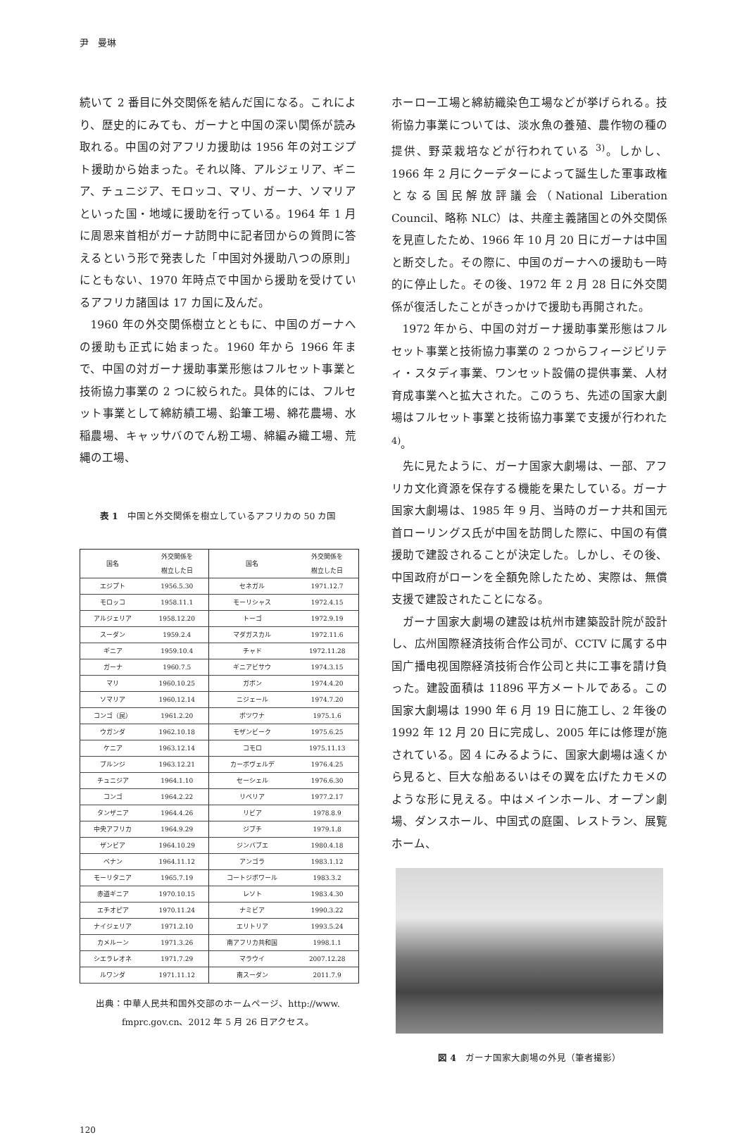尹　曼琳
続いて 2 番目に外交関係を結んだ国になる。これにより、歴史的にみても、ガーナと中国の深い関係が読み取れる。中国の対アフリカ援助は 1956 年の対エジプト援助から始まった。それ以降、アルジェリア、ギニア、チュニジア、モロッコ、マリ、ガーナ、ソマリアといった国・地域に援助を行っている。1964 年 1 月に周恩来首相がガーナ訪問中に記者団からの質問に答えるという形で発表した「中国対外援助八つの原則」にともない、1970 年時点で中国から援助を受けているアフリカ諸国は 17 カ国に及んだ。
1960 年の外交関係樹立とともに、中国のガーナへの援助も正式に始まった。1960 年から 1966 年まで、中国の対ガーナ援助事業形態はフルセット事業と技術協力事業の 2 つに絞られた。具体的には、フルセット事業として綿紡績工場、鉛筆工場、綿花農場、水稲農場、キャッサバのでん粉工場、綿編み織工場、荒縄の工場、
表 1　中国と外交関係を樹立しているアフリカの 50 カ国
| 国名 | 外交関係を 樹立した日 | 国名 | 外交関係を 樹立した日 |
| --- | --- | --- | --- |
| エジプト | 1956.5.30 | セネガル | 1971.12.7 |
| モロッコ | 1958.11.1 | モーリシャス | 1972.4.15 |
| アルジェリア | 1958.12.20 | トーゴ | 1972.9.19 |
| スーダン | 1959.2.4 | マダガスカル | 1972.11.6 |
| ギニア | 1959.10.4 | チャド | 1972.11.28 |
| ガーナ | 1960.7.5 | ギニアビサウ | 1974.3.15 |
| マリ | 1960.10.25 | ガボン | 1974.4.20 |
| ソマリア | 1960.12.14 | ニジェール | 1974.7.20 |
| コンゴ（民） | 1961.2.20 | ボツワナ | 1975.1.6 |
| ウガンダ | 1962.10.18 | モザンビーク | 1975.6.25 |
| ケニア | 1963.12.14 | コモロ | 1975.11.13 |
| ブルンジ | 1963.12.21 | カーボヴェルデ | 1976.4.25 |
| チュニジア | 1964.1.10 | セーシェル | 1976.6.30 |
| コンゴ | 1964.2.22 | リベリア | 1977.2.17 |
| タンザニア | 1964.4.26 | リビア | 1978.8.9 |
| 中央アフリカ | 1964.9.29 | ジブチ | 1979.1.8 |
| ザンビア | 1964.10.29 | ジンバブエ | 1980.4.18 |
| ベナン | 1964.11.12 | アンゴラ | 1983.1.12 |
| モーリタニア | 1965.7.19 | コートジボワール | 1983.3.2 |
| 赤道ギニア | 1970.10.15 | レソト | 1983.4.30 |
| エチオピア | 1970.11.24 | ナミビア | 1990.3.22 |
| ナイジェリア | 1971.2.10 | エリトリア | 1993.5.24 |
| カメルーン | 1971.3.26 | 南アフリカ共和国 | 1998.1.1 |
| シエラレオネ | 1971.7.29 | マラウイ | 2007.12.28 |
| ルワンダ | 1971.11.12 | 南スーダン | 2011.7.9 |
出典：中華人民共和国外交部のホームページ、http://www.
fmprc.gov.cn、2012 年 5 月 26 日アクセス。
ホーロー工場と綿紡織染色工場などが挙げられる。技術協力事業については、淡水魚の養殖、農作物の種の提供、野菜栽培などが行われている <sup>3)</sup>。しかし、1966 年 2 月にクーデターによって誕生した軍事政権となる国民解放評議会（National Liberation Council、略称 NLC）は、共産主義諸国との外交関係を見直したため、1966 年 10 月 20 日にガーナは中国と断交した。その際に、中国のガーナへの援助も一時的に停止した。その後、1972 年 2 月 28 日に外交関係が復活したことがきっかけで援助も再開された。
1972 年から、中国の対ガーナ援助事業形態はフルセット事業と技術協力事業の 2 つからフィージビリティ・スタディ事業、ワンセット設備の提供事業、人材育成事業へと拡大された。このうち、先述の国家大劇場はフルセット事業と技術協力事業で支援が行われた <sup>4)</sup>。
先に見たように、ガーナ国家大劇場は、一部、アフリカ文化資源を保存する機能を果たしている。ガーナ国家大劇場は、1985 年 9 月、当時のガーナ共和国元首ローリングス氏が中国を訪問した際に、中国の有償援助で建設されることが決定した。しかし、その後、中国政府がローンを全額免除したため、実際は、無償支援で建設されたことになる。
ガーナ国家大劇場の建設は杭州市建築設計院が設計し、広州国際経済技術合作公司が、CCTV に属する中国广播电视国際経済技術合作公司と共に工事を請け負った。建設面積は 11896 平方メートルである。この国家大劇場は 1990 年 6 月 19 日に施工し、2 年後の 1992 年 12 月 20 日に完成し、2005 年には修理が施されている。図 4 にみるように、国家大劇場は遠くから見ると、巨大な船あるいはその翼を広げたカモメのような形に見える。中はメインホール、オープン劇場、ダンスホール、中国式の庭園、レストラン、展覧ホーム、
図 4　ガーナ国家大劇場の外見（筆者撮影）
120